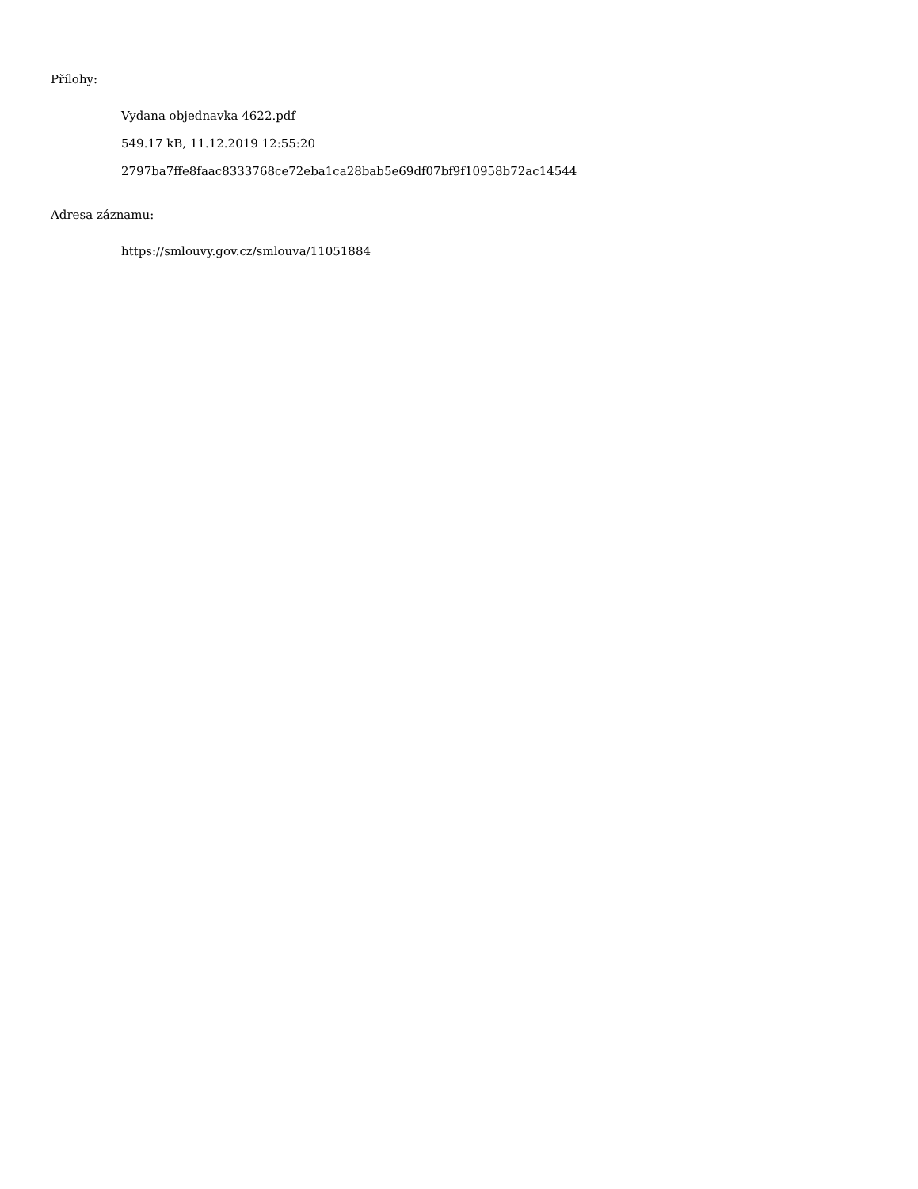Přílohy:
Vydana objednavka 4622.pdf
549.17 kB, 11.12.2019 12:55:20
2797ba7ffe8faac8333768ce72eba1ca28bab5e69df07bf9f10958b72ac14544
Adresa záznamu:
https://smlouvy.gov.cz/smlouva/11051884